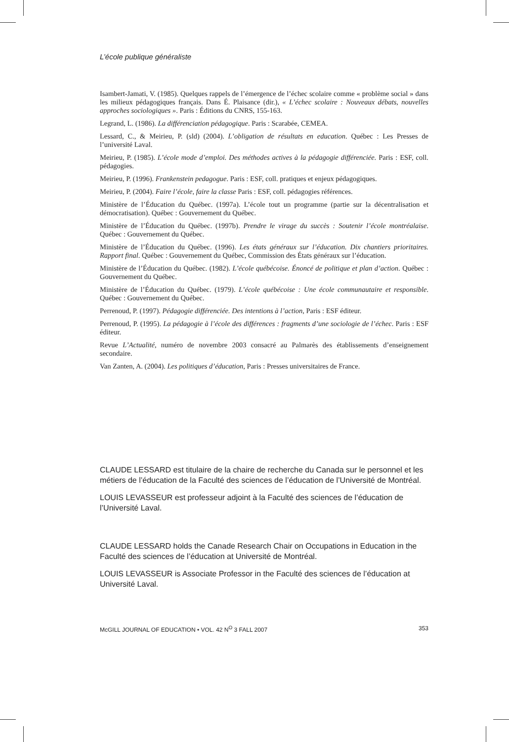L’école publique généraliste
Isambert-Jamati, V. (1985). Quelques rappels de l’émergence de l’échec scolaire comme « problème social » dans les milieux pédagogiques français. Dans É. Plaisance (dir.), « L’échec scolaire : Nouveaux débats, nouvelles approches sociologiques ». Paris : Éditions du CNRS, 155-163.
Legrand, L. (1986). La différenciation pédagogique. Paris : Scarabée, CEMEA.
Lessard, C., & Meirieu, P. (sld) (2004). L’obligation de résultats en education. Québec : Les Presses de l’université Laval.
Meirieu, P. (1985). L’école mode d’emploi. Des méthodes actives à la pédagogie différenciée. Paris : ESF, coll. pédagogies.
Meirieu, P. (1996). Frankenstein pedagogue. Paris : ESF, coll. pratiques et enjeux pédagogiques.
Meirieu, P. (2004). Faire l’école, faire la classe Paris : ESF, coll. pédagogies références.
Ministère de l’Éducation du Québec. (1997a). L’école tout un programme (partie sur la décentralisation et démocratisation). Québec : Gouvernement du Québec.
Ministère de l’Éducation du Québec. (1997b). Prendre le virage du succès : Soutenir l’école montréalaise. Québec : Gouvernement du Québec.
Ministère de l’Éducation du Québec. (1996). Les états généraux sur l’éducation. Dix chantiers prioritaires. Rapport final. Québec : Gouvernement du Québec, Commission des États généraux sur l’éducation.
Ministère de l’Éducation du Québec. (1982). L’école québécoise. Énoncé de politique et plan d’action. Québec : Gouvernement du Québec.
Ministère de l’Éducation du Québec. (1979). L’école québécoise : Une école communautaire et responsible. Québec : Gouvernement du Québec.
Perrenoud, P. (1997). Pédagogie différenciée. Des intentions à l’action, Paris : ESF éditeur.
Perrenoud, P. (1995). La pédagogie à l’école des différences : fragments d’une sociologie de l’échec. Paris : ESF éditeur.
Revue L’Actualité, numéro de novembre 2003 consacré au Palmarès des établissements d’enseignement secondaire.
Van Zanten, A. (2004). Les politiques d’éducation, Paris : Presses universitaires de France.
CLAUDE LESSARD est titulaire de la chaire de recherche du Canada sur le personnel et les métiers de l’éducation de la Faculté des sciences de l’éducation de l’Université de Montréal.
LOUIS LEVASSEUR est professeur adjoint à la Faculté des sciences de l’éducation de l’Université Laval.
CLAUDE LESSARD holds the Canade Research Chair on Occupations in Education in the Faculté des sciences de l’éducation at Université de Montréal.
LOUIS LEVASSEUR is Associate Professor in the Faculté des sciences de l’éducation at Université Laval.
McGILL JOURNAL OF EDUCATION • VOL. 42 N<sup>O</sup> 3 FALL 2007 353